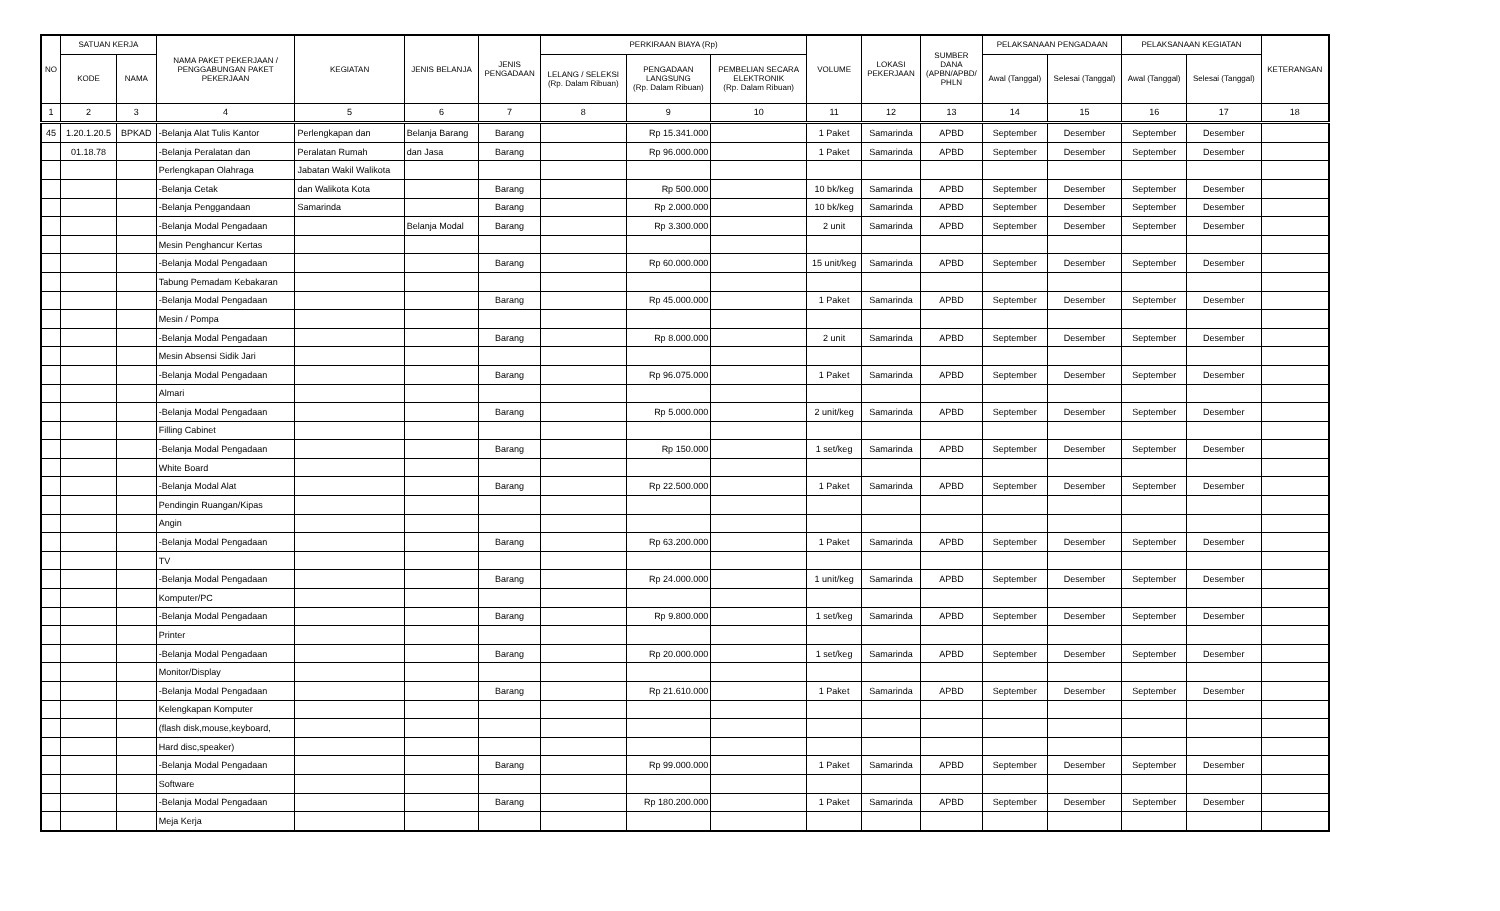| NO | SATUAN KERJA | | NAMA PAKET PEKERJAAN / PENGGABUNGAN PAKET PEKERJAAN | KEGIATAN | JENIS BELANJA | JENIS PENGADAAN | PERKIRAAN BIAYA (Rp) | | | VOLUME | LOKASI PEKERJAAN | SUMBER DANA (APBN/APBD/ PHLN | PELAKSANAAN PENGADAAN | | PELAKSANAAN KEGIATAN | | KETERANGAN |
| --- | --- | --- | --- | --- | --- | --- | --- | --- | --- | --- | --- | --- | --- | --- | --- | --- | --- |
| | KODE | NAMA | | | | | LELANG / SELEKSI (Rp. Dalam Ribuan) | PENGADAAN LANGSUNG (Rp. Dalam Ribuan) | PEMBELIAN SECARA ELEKTRONIK (Rp. Dalam Ribuan) | | | | Awal (Tanggal) | Selesai (Tanggal) | Awal (Tanggal) | Selesai (Tanggal) | |
| 1 | 2 | 3 | 4 | 5 | 6 | 7 | 8 | 9 | 10 | 11 | 12 | 13 | 14 | 15 | 16 | 17 | 18 |
| 45 | 1.20.1.20.5 | BPKAD | -Belanja Alat Tulis Kantor | Perlengkapan dan | Belanja Barang | Barang | | Rp 15.341.000 | | 1 Paket | Samarinda | APBD | September | Desember | September | Desember | |
| | 01.18.78 | | -Belanja Peralatan dan | Peralatan Rumah | dan Jasa | Barang | | Rp 96.000.000 | | 1 Paket | Samarinda | APBD | September | Desember | September | Desember | |
| | | | Perlengkapan Olahraga | Jabatan Wakil Walikota | | | | | | | | | | | | | |
| | | | -Belanja Cetak | dan Walikota Kota | | Barang | | Rp 500.000 | | 10 bk/keg | Samarinda | APBD | September | Desember | September | Desember | |
| | | | -Belanja Penggandaan | Samarinda | | Barang | | Rp 2.000.000 | | 10 bk/keg | Samarinda | APBD | September | Desember | September | Desember | |
| | | | -Belanja Modal Pengadaan | | Belanja Modal | Barang | | Rp 3.300.000 | | 2 unit | Samarinda | APBD | September | Desember | September | Desember | |
| | | | Mesin Penghancur Kertas | | | | | | | | | | | | | | |
| | | | -Belanja Modal Pengadaan | | | Barang | | Rp 60.000.000 | | 15 unit/keg | Samarinda | APBD | September | Desember | September | Desember | |
| | | | Tabung Pemadam Kebakaran | | | | | | | | | | | | | | |
| | | | -Belanja Modal Pengadaan | | | Barang | | Rp 45.000.000 | | 1 Paket | Samarinda | APBD | September | Desember | September | Desember | |
| | | | Mesin / Pompa | | | | | | | | | | | | | | |
| | | | -Belanja Modal Pengadaan | | | Barang | | Rp 8.000.000 | | 2 unit | Samarinda | APBD | September | Desember | September | Desember | |
| | | | Mesin Absensi Sidik Jari | | | | | | | | | | | | | | |
| | | | -Belanja Modal Pengadaan | | | Barang | | Rp 96.075.000 | | 1 Paket | Samarinda | APBD | September | Desember | September | Desember | |
| | | | Almari | | | | | | | | | | | | | | |
| | | | -Belanja Modal Pengadaan | | | Barang | | Rp 5.000.000 | | 2 unit/keg | Samarinda | APBD | September | Desember | September | Desember | |
| | | | Filling Cabinet | | | | | | | | | | | | | | |
| | | | -Belanja Modal Pengadaan | | | Barang | | Rp 150.000 | | 1 set/keg | Samarinda | APBD | September | Desember | September | Desember | |
| | | | White Board | | | | | | | | | | | | | | |
| | | | -Belanja Modal Alat | | | Barang | | Rp 22.500.000 | | 1 Paket | Samarinda | APBD | September | Desember | September | Desember | |
| | | | Pendingin Ruangan/Kipas | | | | | | | | | | | | | | |
| | | | Angin | | | | | | | | | | | | | | |
| | | | -Belanja Modal Pengadaan | | | Barang | | Rp 63.200.000 | | 1 Paket | Samarinda | APBD | September | Desember | September | Desember | |
| | | | TV | | | | | | | | | | | | | | |
| | | | -Belanja Modal Pengadaan | | | Barang | | Rp 24.000.000 | | 1 unit/keg | Samarinda | APBD | September | Desember | September | Desember | |
| | | | Komputer/PC | | | | | | | | | | | | | | |
| | | | -Belanja Modal Pengadaan | | | Barang | | Rp 9.800.000 | | 1 set/keg | Samarinda | APBD | September | Desember | September | Desember | |
| | | | Printer | | | | | | | | | | | | | | |
| | | | -Belanja Modal Pengadaan | | | Barang | | Rp 20.000.000 | | 1 set/keg | Samarinda | APBD | September | Desember | September | Desember | |
| | | | Monitor/Display | | | | | | | | | | | | | | |
| | | | -Belanja Modal Pengadaan | | | Barang | | Rp 21.610.000 | | 1 Paket | Samarinda | APBD | September | Desember | September | Desember | |
| | | | Kelengkapan Komputer | | | | | | | | | | | | | | |
| | | | (flash disk,mouse,keyboard, | | | | | | | | | | | | | | |
| | | | Hard disc,speaker) | | | | | | | | | | | | | | |
| | | | -Belanja Modal Pengadaan | | | Barang | | Rp 99.000.000 | | 1 Paket | Samarinda | APBD | September | Desember | September | Desember | |
| | | | Software | | | | | | | | | | | | | | |
| | | | -Belanja Modal Pengadaan | | | Barang | | Rp 180.200.000 | | 1 Paket | Samarinda | APBD | September | Desember | September | Desember | |
| | | | Meja Kerja | | | | | | | | | | | | | | |